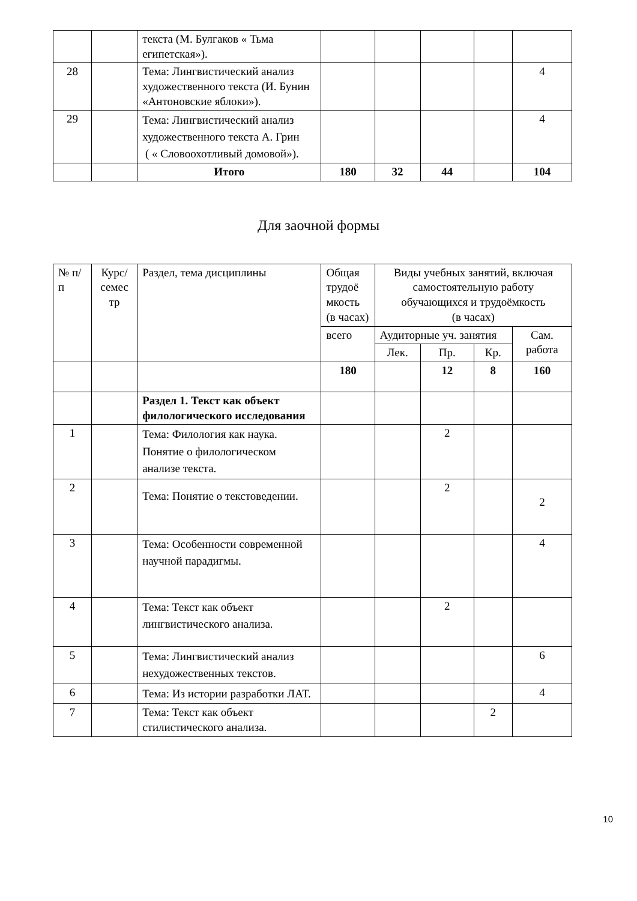| | | текста (М. Булгаков « Тьма египетская»). | | | | | |
| 28 | | Тема: Лингвистический анализ художественного текста (И. Бунин «Антоновские яблоки»). | | | | | 4 |
| 29 | | Тема: Лингвистический анализ художественного текста А. Грин ( « Словоохотливый домовой»). | | | | | 4 |
| | | Итого | 180 | 32 | 44 | | 104 |
Для заочной формы
| № п/п | Курс/ семес тр | Раздел, тема дисциплины | Общая трудоё мкость (в часах) | Виды учебных занятий, включая самостоятельную работу обучающихся и трудоёмкость (в часах) | | | |
| | | | всего | Аудиторные уч. занятия | | | Сам. работа |
| | | | | Лек. | Пр. | Кр. | |
| | | | 180 | | 12 | 8 | 160 |
| | | Раздел 1. Текст как объект филологического исследования | | | | | |
| 1 | | Тема: Филология как наука. Понятие о филологическом анализе текста. | | | 2 | | |
| 2 | | Тема: Понятие о текстоведении. | | | 2 | | 2 |
| 3 | | Тема: Особенности современной научной парадигмы. | | | | | 4 |
| 4 | | Тема: Текст как объект лингвистического анализа. | | | 2 | | |
| 5 | | Тема: Лингвистический анализ нехудожественных текстов. | | | | | 6 |
| 6 | | Тема: Из истории разработки ЛАТ. | | | | | 4 |
| 7 | | Тема: Текст как объект стилистического анализа. | | | | 2 | |
10